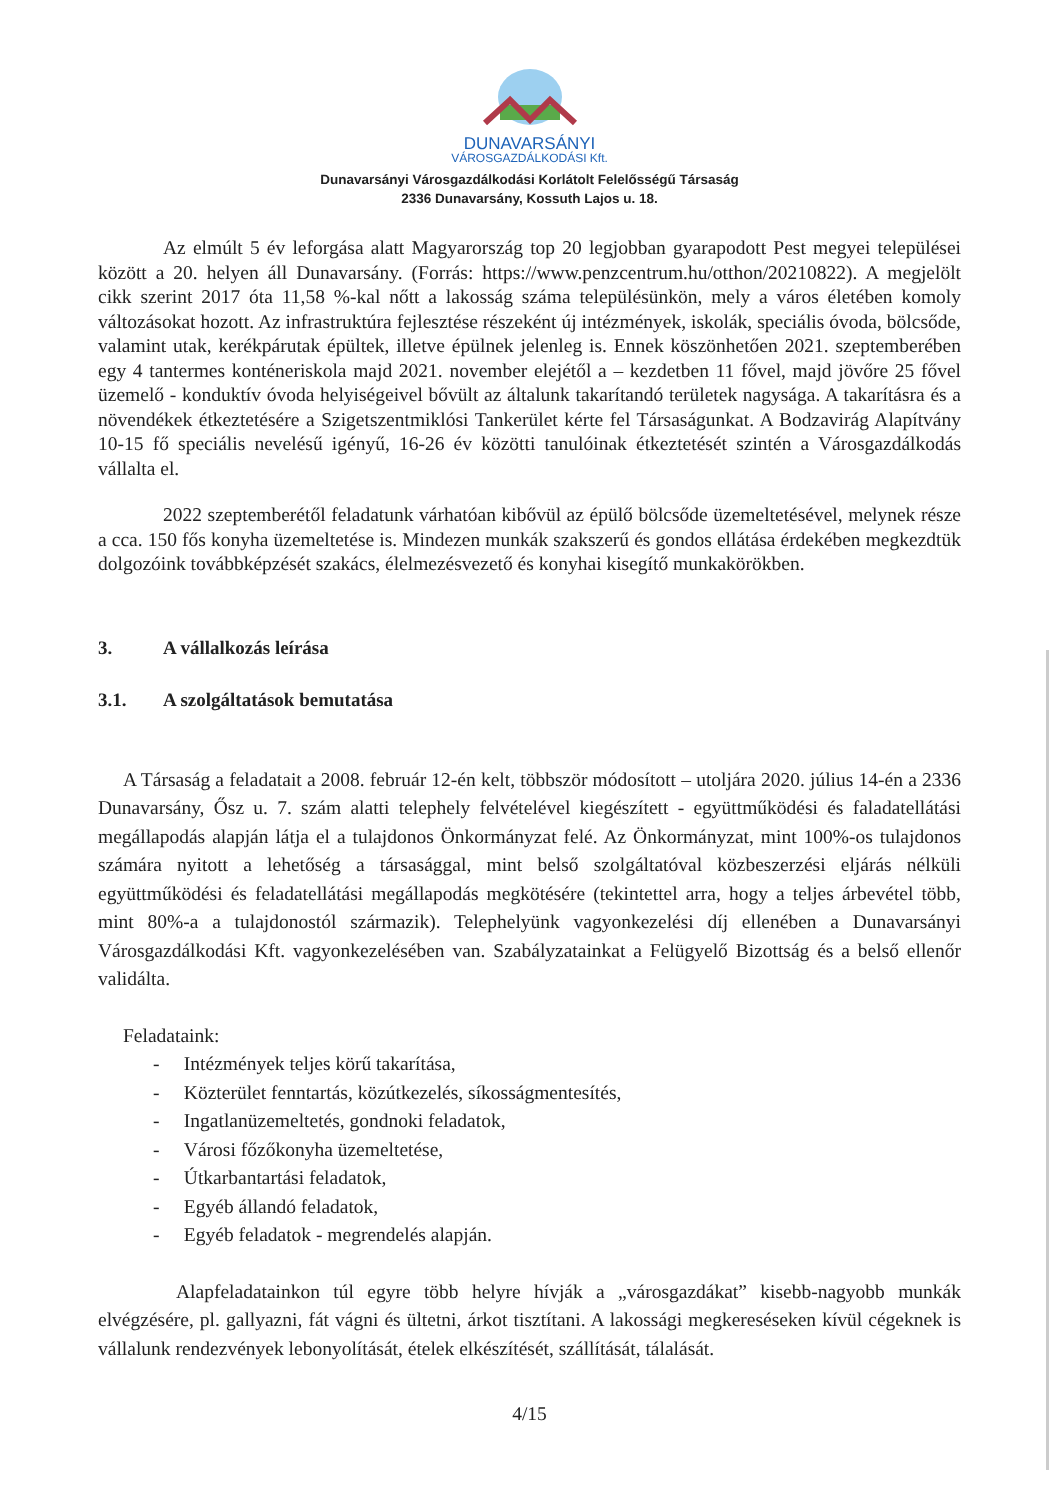DUNAVARSÁNYI
VÁROSGAZDÁLKODÁSI Kft.
Dunavarsányi Városgazdálkodási Korlátolt Felelősségű Társaság
2336 Dunavarsány, Kossuth Lajos u. 18.
Az elmúlt 5 év leforgása alatt Magyarország top 20 legjobban gyarapodott Pest megyei települései között a 20. helyen áll Dunavarsány. (Forrás: https://www.penzcentrum.hu/otthon/20210822). A megjelölt cikk szerint 2017 óta 11,58 %-kal nőtt a lakosság száma településünkön, mely a város életében komoly változásokat hozott. Az infrastruktúra fejlesztése részeként új intézmények, iskolák, speciális óvoda, bölcsőde, valamint utak, kerékpárutak épültek, illetve épülnek jelenleg is. Ennek köszönhetően 2021. szeptemberében egy 4 tantermes konténeriskola majd 2021. november elejétől a – kezdetben 11 fővel, majd jövőre 25 fővel üzemelő - konduktív óvoda helyiségeivel bővült az általunk takarítandó területek nagysága. A takarításra és a növendékek étkeztetésére a Szigetszentmiklósi Tankerület kérte fel Társaságunkat. A Bodzavirág Alapítvány 10-15 fő speciális nevelésű igényű, 16-26 év közötti tanulóinak étkeztetését szintén a Városgazdálkodás vállalta el.
2022 szeptemberétől feladatunk várhatóan kibővül az épülő bölcsőde üzemeltetésével, melynek része a cca. 150 fős konyha üzemeltetése is. Mindezen munkák szakszerű és gondos ellátása érdekében megkezdtük dolgozóink továbbképzését szakács, élelmezésvezető és konyhai kisegítő munkakörökben.
3. A vállalkozás leírása
3.1. A szolgáltatások bemutatása
A Társaság a feladatait a 2008. február 12-én kelt, többször módosított – utoljára 2020. július 14-én a 2336 Dunavarsány, Ősz u. 7. szám alatti telephely felvételével kiegészített - együttműködési és faladatellátási megállapodás alapján látja el a tulajdonos Önkormányzat felé. Az Önkormányzat, mint 100%-os tulajdonos számára nyitott a lehetőség a társasággal, mint belső szolgáltatóval közbeszerzési eljárás nélküli együttműködési és feladatellátási megállapodás megkötésére (tekintettel arra, hogy a teljes árbevétel több, mint 80%-a a tulajdonostól származik). Telephelyünk vagyonkezelési díj ellenében a Dunavarsányi Városgazdálkodási Kft. vagyonkezelésében van. Szabályzatainkat a Felügyelő Bizottság és a belső ellenőr validálta.
Feladataink:
- Intézmények teljes körű takarítása,
- Közterület fenntartás, közútkezelés, síkosságmentesítés,
- Ingatlanüzemeltetés, gondnoki feladatok,
- Városi főzőkonyha üzemeltetése,
- Útkarbantartási feladatok,
- Egyéb állandó feladatok,
- Egyéb feladatok - megrendelés alapján.
Alapfeladatainkon túl egyre több helyre hívják a „városgazdákat” kisebb-nagyobb munkák elvégzésére, pl. gallyazni, fát vágni és ültetni, árkot tisztítani. A lakossági megkereséseken kívül cégeknek is vállalunk rendezvények lebonyolítását, ételek elkészítését, szállítását, tálalását.
4/15